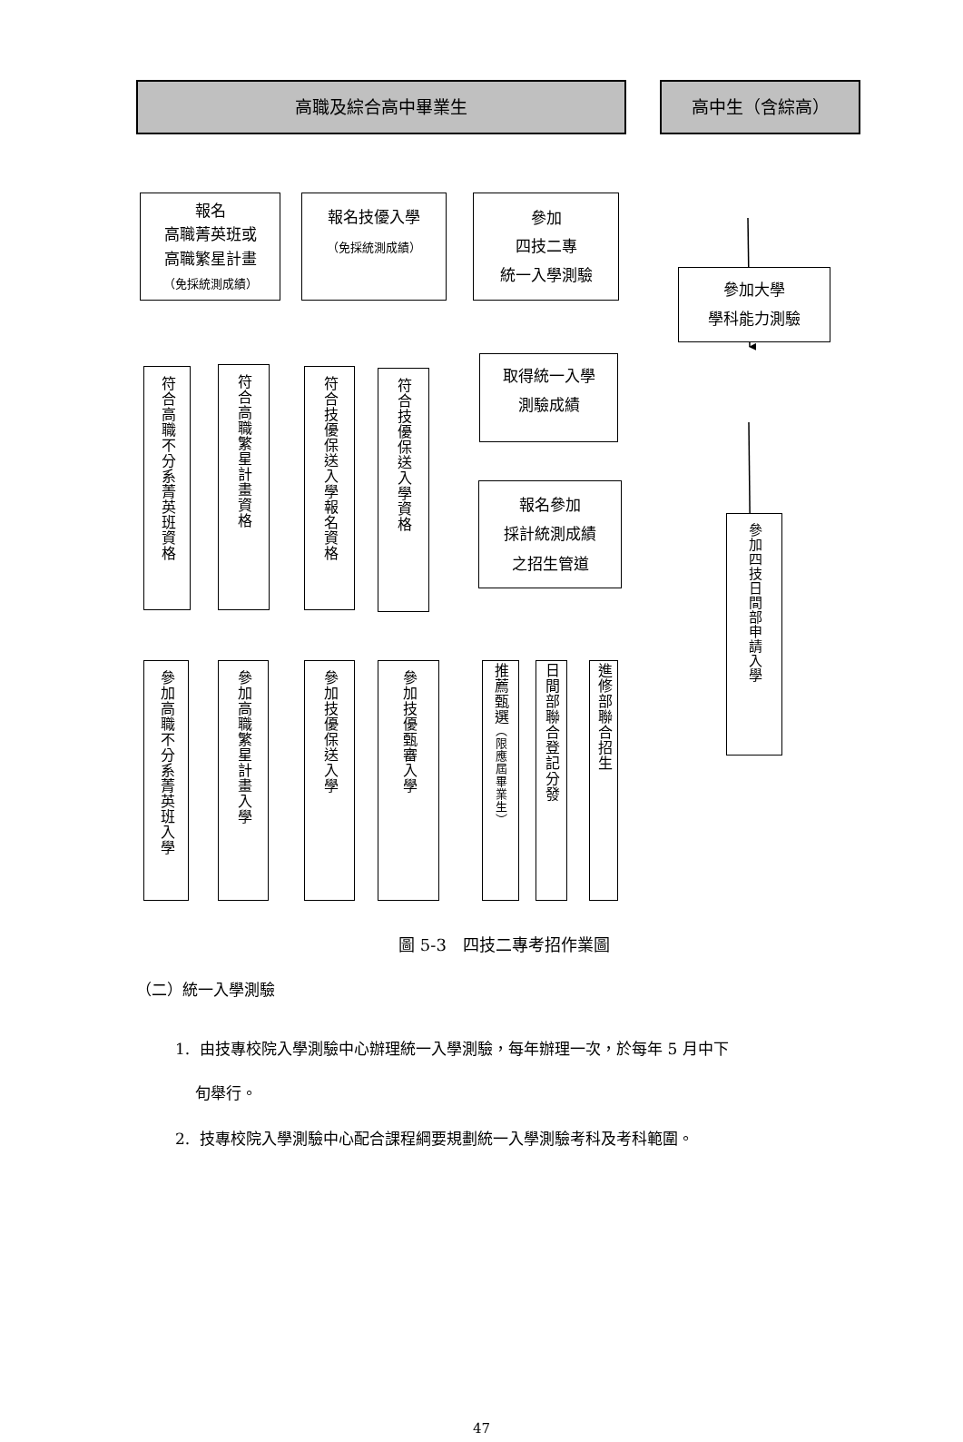高職及綜合高中畢業生 高中生（含綜高）
報名
高職菁英班或
高職繁星計畫
（免採統測成績）
符合高職不分系菁英班資格
參加高職不分系菁英班入學
符合高職繁星計畫資格
參加高職繁星計畫入學
報名技優入學
（免採統測成績）
符合技優保送入學報名資格
參加技優保送入學
符合技優保送入學資格
參加技優甄審入學
參加
四技二專
統一入學測驗
取得統一入學
測驗成績
報名參加
採計統測成績
之招生管道
推薦甄選 （限應屆畢業生）
日間部聯合登記分發
進修部聯合招生
參加大學
學科能力測驗
參加四技日間部申請入學
圖 5-3　四技二專考招作業圖
（二）統一入學測驗
1. 由技專校院入學測驗中心辦理統一入學測驗，每年辦理一次，於每年 5 月中下
旬舉行。
2. 技專校院入學測驗中心配合課程綱要規劃統一入學測驗考科及考科範圍。
47